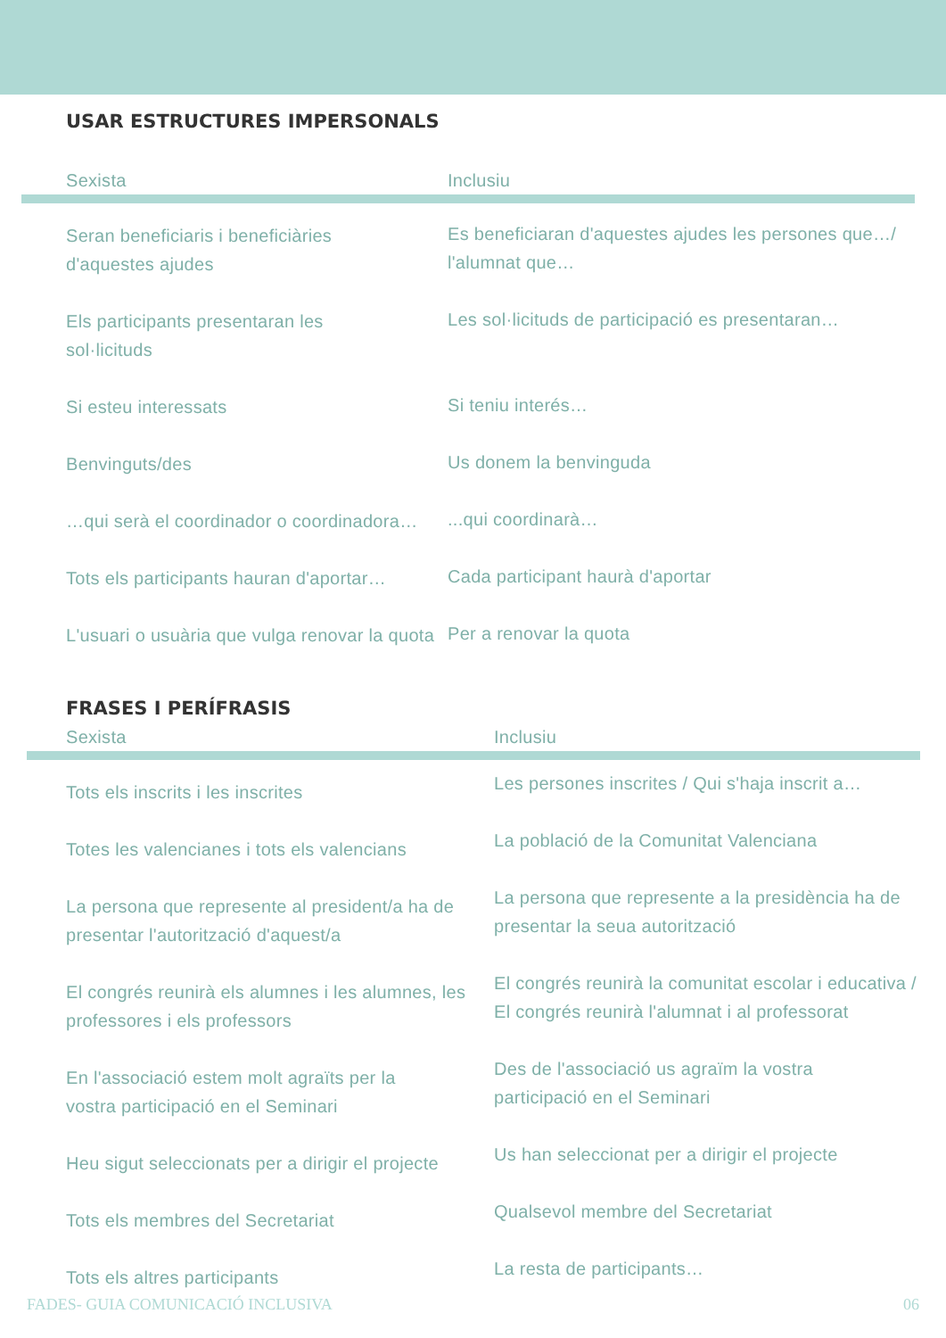USAR ESTRUCTURES IMPERSONALS
| Sexista | Inclusiu |
| --- | --- |
| Seran beneficiaris i beneficiàries d'aquestes ajudes | Es beneficiaran d'aquestes ajudes les persones que…/ l'alumnat que… |
| Els participants presentaran les sol·licituds | Les sol·licituds de participació es presentaran… |
| Si esteu interessats | Si teniu interés… |
| Benvinguts/des | Us donem la benvinguda |
| …qui serà el coordinador o coordinadora… | ...qui coordinarà… |
| Tots els participants hauran d'aportar… | Cada participant haurà d'aportar |
| L'usuari o usuària que vulga renovar la quota | Per a renovar la quota |
FRASES I PERÍFRASIS
| Sexista | Inclusiu |
| --- | --- |
| Tots els inscrits i les inscrites | Les persones inscrites / Qui s'haja inscrit a… |
| Totes les valencianes i tots els valencians | La població de la Comunitat Valenciana |
| La persona que represente al president/a ha de presentar l'autorització d'aquest/a | La persona que represente a la presidència ha de presentar la seua autorització |
| El congrés reunirà els alumnes i les alumnes, les professores i els professors | El congrés reunirà la comunitat escolar i educativa / El congrés reunirà l'alumnat i al professorat |
| En l'associació estem molt agraïts per la vostra participació en el Seminari | Des de l'associació us agraïm la vostra participació en el Seminari |
| Heu sigut seleccionats per a dirigir el projecte | Us han seleccionat per a dirigir el projecte |
| Tots els membres del Secretariat | Qualsevol membre del Secretariat |
| Tots els altres participants | La resta de participants… |
FADES- GUIA COMUNICACIÓ INCLUSIVA 06